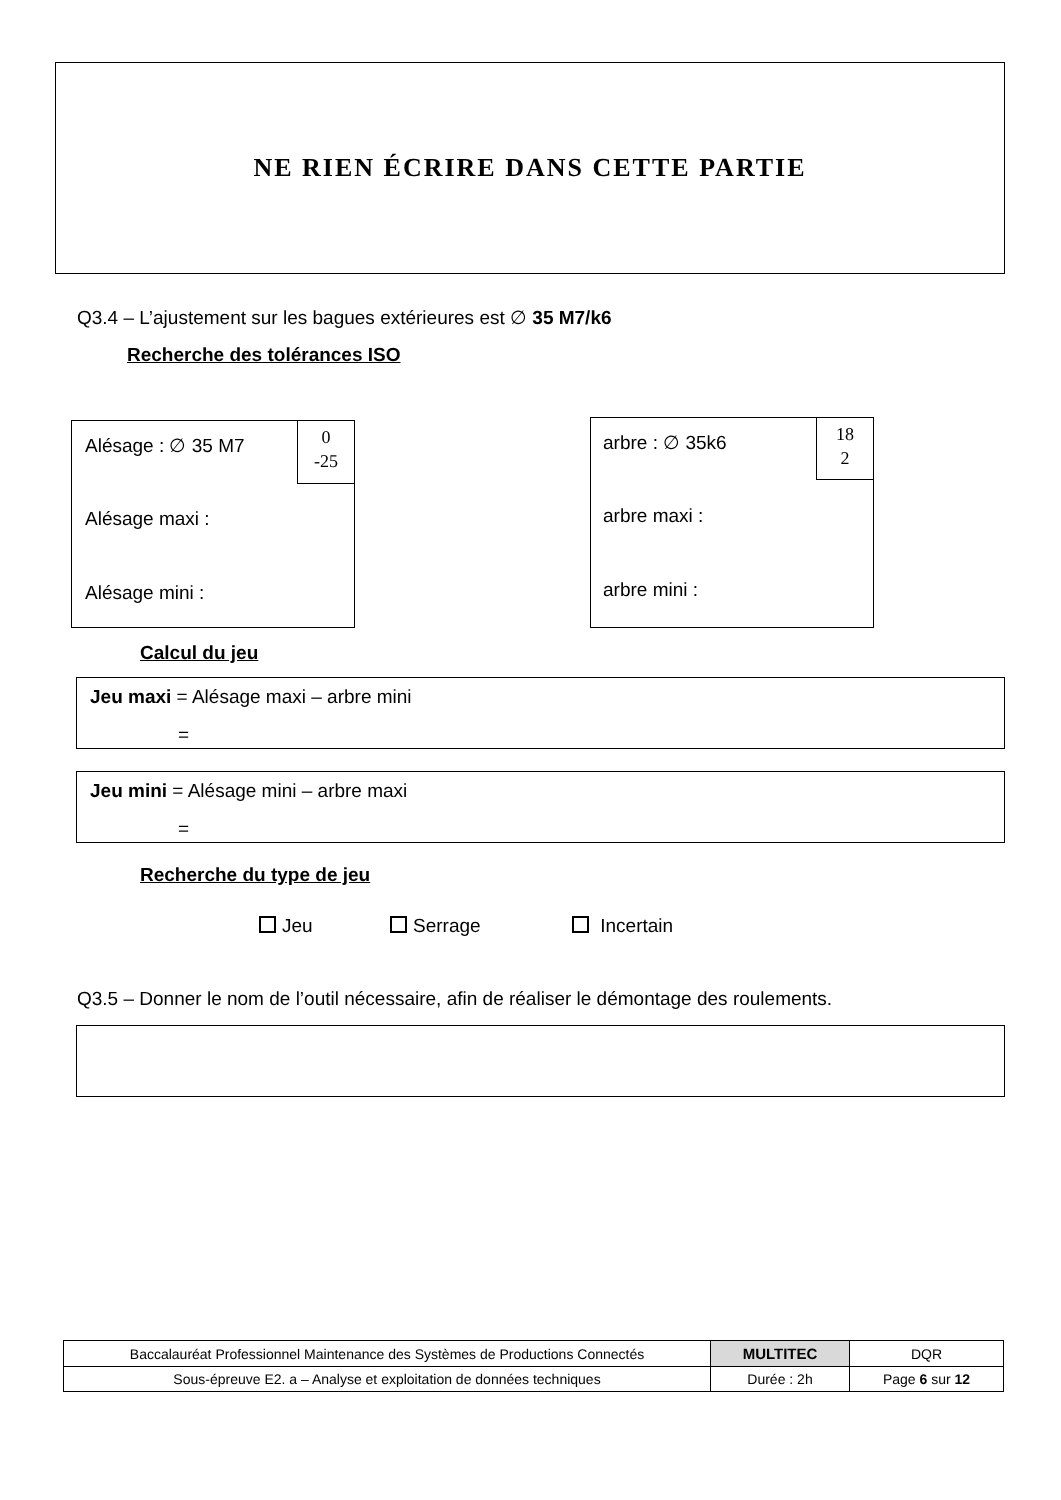NE RIEN ÉCRIRE DANS CETTE PARTIE
Q3.4 – L’ajustement sur les bagues extérieures est ∅ 35 M7/k6
Recherche des tolérances ISO
Alésage : ∅ 35 M7
0
-25
Alésage maxi :
Alésage mini :
arbre : ∅ 35k6
18
2
arbre maxi :
arbre mini :
Calcul du jeu
Jeu maxi = Alésage maxi – arbre mini
=
Jeu mini = Alésage mini – arbre maxi
=
Recherche du type de jeu
Jeu Serrage Incertain
Q3.5 – Donner le nom de l’outil nécessaire, afin de réaliser le démontage des roulements.
| Baccalauréat Professionnel Maintenance des Systèmes de Productions Connectés | MULTITEC | DQR |
| Sous-épreuve E2. a – Analyse et exploitation de données techniques | Durée : 2h | Page 6 sur 12 |